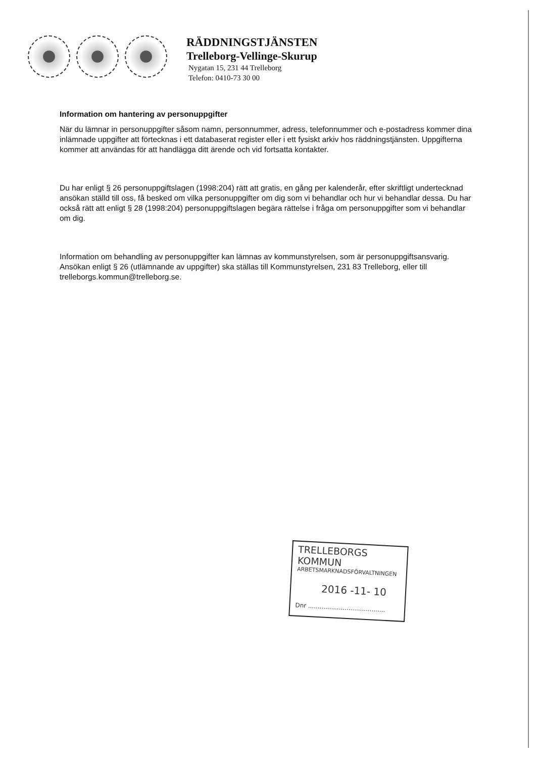RÄDDNINGSTJÄNSTEN
Trelleborg-Vellinge-Skurup
Nygatan 15, 231 44 Trelleborg
Telefon: 0410-73 30 00
Information om hantering av personuppgifter
När du lämnar in personuppgifter såsom namn, personnummer, adress, telefonnummer och e-postadress kommer dina inlämnade uppgifter att förtecknas i ett databaserat register eller i ett fysiskt arkiv hos räddningstjänsten. Uppgifterna kommer att användas för att handlägga ditt ärende och vid fortsatta kontakter.
Du har enligt § 26 personuppgiftslagen (1998:204) rätt att gratis, en gång per kalenderår, efter skriftligt undertecknad ansökan ställd till oss, få besked om vilka personuppgifter om dig som vi behandlar och hur vi behandlar dessa. Du har också rätt att enligt § 28 (1998:204) personuppgiftslagen begära rättelse i fråga om personuppgifter som vi behandlar om dig.
Information om behandling av personuppgifter kan lämnas av kommunstyrelsen, som är personuppgiftsansvarig. Ansökan enligt § 26 (utlämnande av uppgifter) ska ställas till Kommunstyrelsen, 231 83 Trelleborg, eller till trelleborgs.kommun@trelleborg.se.
TRELLEBORGS KOMMUN
ARBETSMARKNADSFÖRVALTNINGEN
2016 -11- 10
Dnr ........................................